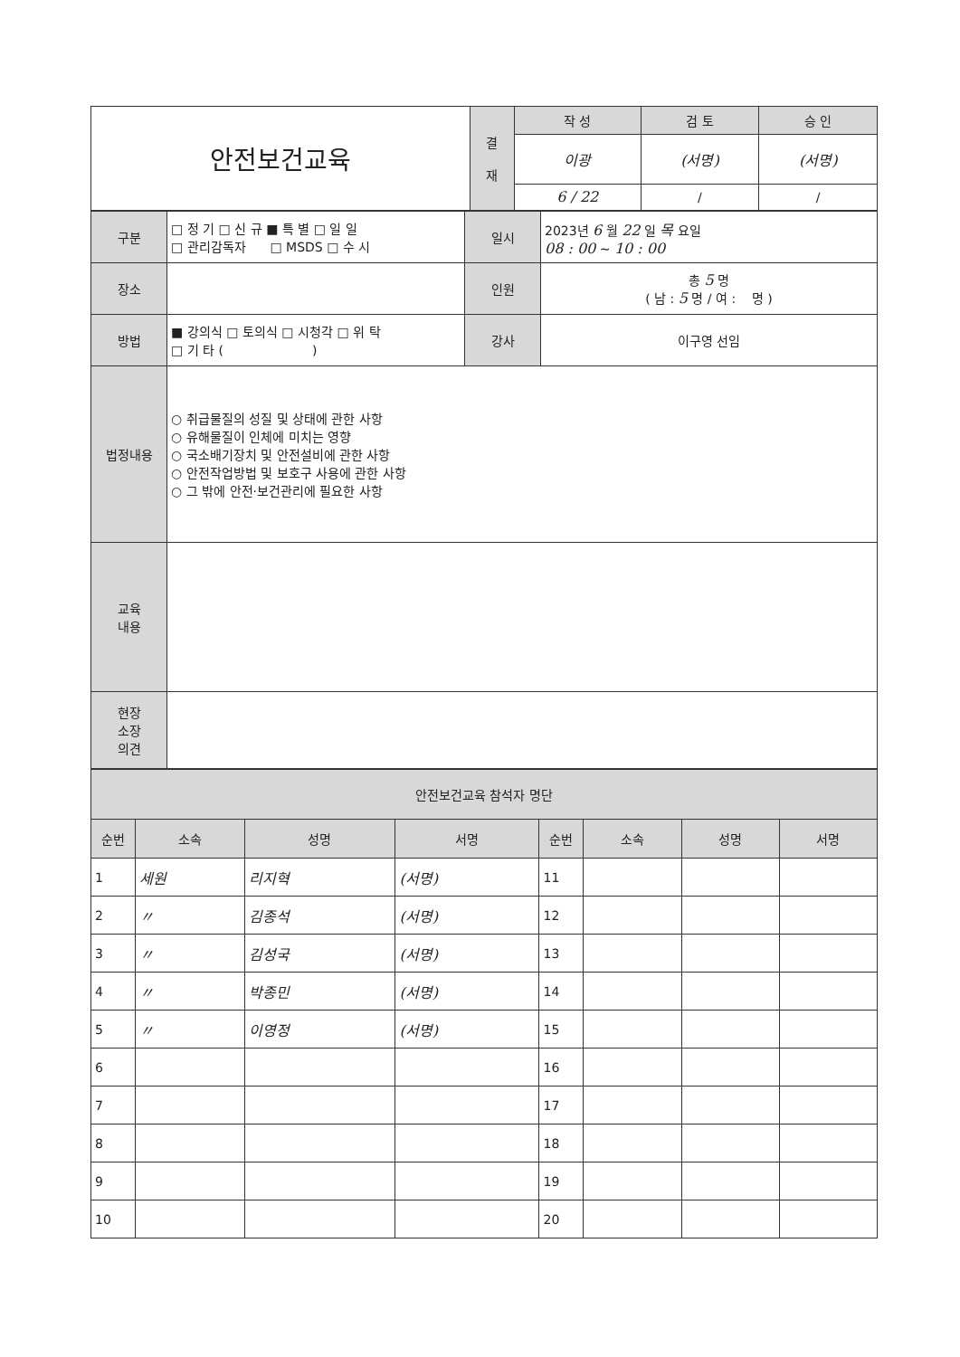| 안전보건교육 | 결 재 | 작 성 | 검 토 | 승 인 |
| | | 이광 | (서명) | (서명) |
| | | 6 / 22 | / | / |
| 구분 | □ 정 기 □ 신 규 ■ 특 별 □ 일 일 □ 관리감독자 □ MSDS □ 수 시 | 일시 | 2023년 6 월 22 일 목 요일 08 : 00 ~ 10 : 00 |
| 장소 | | 인원 | 총 5 명 ( 남 : 5 명 / 여 : 명 ) |
| 방법 | ■ 강의식 □ 토의식 □ 시청각 □ 위 탁 □ 기 타 ( ) | 강사 | 이구영 선임 |
| 법정내용 | ○ 취급물질의 성질 및 상태에 관한 사항 ○ 유해물질이 인체에 미치는 영향 ○ 국소배기장치 및 안전설비에 관한 사항 ○ 안전작업방법 및 보호구 사용에 관한 사항 ○ 그 밖에 안전·보건관리에 필요한 사항 | | |
| 교육 내용 | | | |
| 현장 소장 의견 | | | |
| 안전보건교육 참석자 명단 | | | | | | | |
| 순번 | 소속 | 성명 | 서명 | 순번 | 소속 | 성명 | 서명 |
| 1 | 세원 | 리지혁 | (서명) | 11 | | | |
| 2 | 〃 | 김종석 | (서명) | 12 | | | |
| 3 | 〃 | 김성국 | (서명) | 13 | | | |
| 4 | 〃 | 박종민 | (서명) | 14 | | | |
| 5 | 〃 | 이영정 | (서명) | 15 | | | |
| 6 | | | | 16 | | | |
| 7 | | | | 17 | | | |
| 8 | | | | 18 | | | |
| 9 | | | | 19 | | | |
| 10 | | | | 20 | | | |